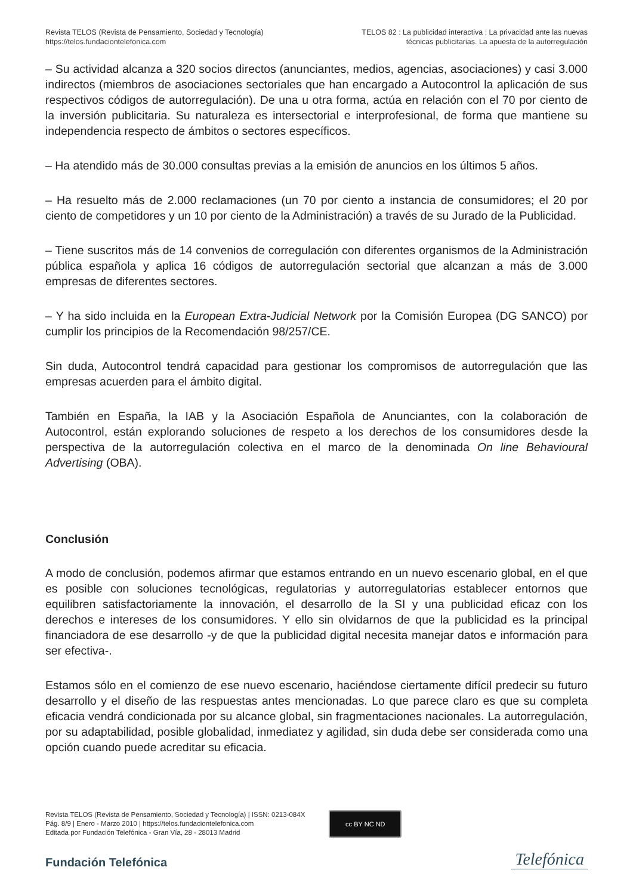Revista TELOS (Revista de Pensamiento, Sociedad y Tecnología)
https://telos.fundaciontelefonica.com
TELOS 82 : La publicidad interactiva : La privacidad ante las nuevas
técnicas publicitarias. La apuesta de la autorregulación
– Su actividad alcanza a 320 socios directos (anunciantes, medios, agencias, asociaciones) y casi 3.000 indirectos (miembros de asociaciones sectoriales que han encargado a Autocontrol la aplicación de sus respectivos códigos de autorregulación). De una u otra forma, actúa en relación con el 70 por ciento de la inversión publicitaria. Su naturaleza es intersectorial e interprofesional, de forma que mantiene su independencia respecto de ámbitos o sectores específicos.
– Ha atendido más de 30.000 consultas previas a la emisión de anuncios en los últimos 5 años.
– Ha resuelto más de 2.000 reclamaciones (un 70 por ciento a instancia de consumidores; el 20 por ciento de competidores y un 10 por ciento de la Administración) a través de su Jurado de la Publicidad.
– Tiene suscritos más de 14 convenios de corregulación con diferentes organismos de la Administración pública española y aplica 16 códigos de autorregulación sectorial que alcanzan a más de 3.000 empresas de diferentes sectores.
– Y ha sido incluida en la European Extra-Judicial Network por la Comisión Europea (DG SANCO) por cumplir los principios de la Recomendación 98/257/CE.
Sin duda, Autocontrol tendrá capacidad para gestionar los compromisos de autorregulación que las empresas acuerden para el ámbito digital.
También en España, la IAB y la Asociación Española de Anunciantes, con la colaboración de Autocontrol, están explorando soluciones de respeto a los derechos de los consumidores desde la perspectiva de la autorregulación colectiva en el marco de la denominada On line Behavioural Advertising (OBA).
Conclusión
A modo de conclusión, podemos afirmar que estamos entrando en un nuevo escenario global, en el que es posible con soluciones tecnológicas, regulatorias y autorregulatorias establecer entornos que equilibren satisfactoriamente la innovación, el desarrollo de la SI y una publicidad eficaz con los derechos e intereses de los consumidores. Y ello sin olvidarnos de que la publicidad es la principal financiadora de ese desarrollo -y de que la publicidad digital necesita manejar datos e información para ser efectiva-.
Estamos sólo en el comienzo de ese nuevo escenario, haciéndose ciertamente difícil predecir su futuro desarrollo y el diseño de las respuestas antes mencionadas. Lo que parece claro es que su completa eficacia vendrá condicionada por su alcance global, sin fragmentaciones nacionales. La autorregulación, por su adaptabilidad, posible globalidad, inmediatez y agilidad, sin duda debe ser considerada como una opción cuando puede acreditar su eficacia.
Revista TELOS (Revista de Pensamiento, Sociedad y Tecnología) | ISSN: 0213-084X
Pág. 8/9 | Enero - Marzo 2010 | https://telos.fundaciontelefonica.com
Editada por Fundación Telefónica - Gran Vía, 28 - 28013 Madrid
cc BY NC ND
Fundación Telefónica
Telefónica